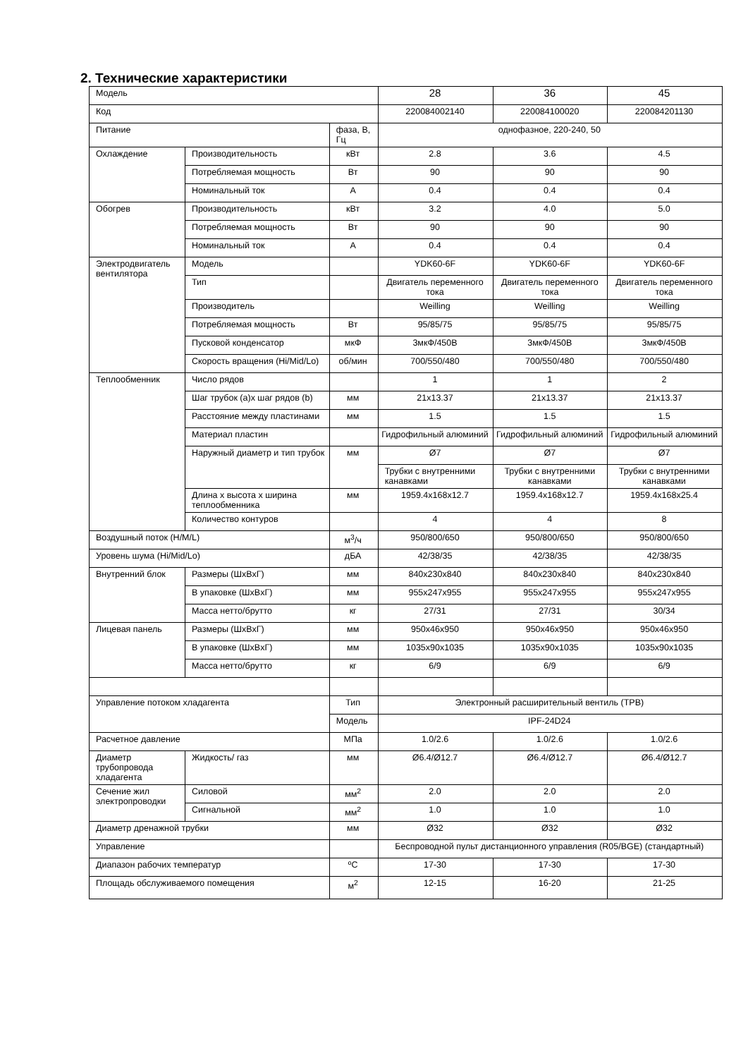2. Технические характеристики
| Модель | | | 28 | 36 | 45 |
| Код | | | 220084002140 | 220084100020 | 220084201130 |
| Питание | | фаза, В, Гц | однофазное, 220-240, 50 | | |
| Охлаждение | Производительность | кВт | 2.8 | 3.6 | 4.5 |
| | Потребляемая мощность | Вт | 90 | 90 | 90 |
| | Номинальный ток | A | 0.4 | 0.4 | 0.4 |
| Обогрев | Производительность | кВт | 3.2 | 4.0 | 5.0 |
| | Потребляемая мощность | Вт | 90 | 90 | 90 |
| | Номинальный ток | A | 0.4 | 0.4 | 0.4 |
| Электродвигатель вентилятора | Модель | | YDK60-6F | YDK60-6F | YDK60-6F |
| | Тип | | Двигатель переменного тока | Двигатель переменного тока | Двигатель переменного тока |
| | Производитель | | Weilling | Weilling | Weilling |
| | Потребляемая мощность | Вт | 95/85/75 | 95/85/75 | 95/85/75 |
| | Пусковой конденсатор | мкФ | 3мкФ/450В | 3мкФ/450В | 3мкФ/450В |
| | Скорость вращения (Hi/Mid/Lo) | об/мин | 700/550/480 | 700/550/480 | 700/550/480 |
| Теплообменник | Число рядов | | 1 | 1 | 2 |
| | Шаг трубок (a)x шаг рядов (b) | мм | 21x13.37 | 21x13.37 | 21x13.37 |
| | Расстояние между пластинами | мм | 1.5 | 1.5 | 1.5 |
| | Материал пластин | | Гидрофильный алюминий | Гидрофильный алюминий | Гидрофильный алюминий |
| | Наружный диаметр и тип трубок | мм | Ø7 | Ø7 | Ø7 |
| | | | Трубки с внутренними канавками | Трубки с внутренними канавками | Трубки с внутренними канавками |
| | Длина x высота x ширина теплообменника | мм | 1959.4x168x12.7 | 1959.4x168x12.7 | 1959.4x168x25.4 |
| | Количество контуров | | 4 | 4 | 8 |
| Воздушный поток (H/M/L) | | м<sup>3</sup>/ч | 950/800/650 | 950/800/650 | 950/800/650 |
| Уровень шума (Hi/Mid/Lo) | | дБА | 42/38/35 | 42/38/35 | 42/38/35 |
| Внутренний блок | Размеры (ШxВxГ) | мм | 840x230x840 | 840x230x840 | 840x230x840 |
| | В упаковке (ШxВxГ) | мм | 955x247x955 | 955x247x955 | 955x247x955 |
| | Масса нетто/брутто | кг | 27/31 | 27/31 | 30/34 |
| Лицевая панель | Размеры (ШxВxГ) | мм | 950x46x950 | 950x46x950 | 950x46x950 |
| | В упаковке (ШxВxГ) | мм | 1035x90x1035 | 1035x90x1035 | 1035x90x1035 |
| | Масса нетто/брутто | кг | 6/9 | 6/9 | 6/9 |
| Управление потоком хладагента | | Тип | Электронный расширительный вентиль (ТРВ) | | |
| | | Модель | IPF-24D24 | | |
| Расчетное давление | | МПа | 1.0/2.6 | 1.0/2.6 | 1.0/2.6 |
| Диаметр трубопровода хладагента | Жидкость/ газ | мм | Ø6.4/Ø12.7 | Ø6.4/Ø12.7 | Ø6.4/Ø12.7 |
| Сечение жил электропроводки | Силовой | мм<sup>2</sup> | 2.0 | 2.0 | 2.0 |
| | Сигнальной | мм<sup>2</sup> | 1.0 | 1.0 | 1.0 |
| Диаметр дренажной трубки | | мм | Ø32 | Ø32 | Ø32 |
| Управление | | | Беспроводной пульт дистанционного управления (R05/BGE) (стандартный) | | |
| Диапазон рабочих температур | | ºC | 17-30 | 17-30 | 17-30 |
| Площадь обслуживаемого помещения | | м<sup>2</sup> | 12-15 | 16-20 | 21-25 |